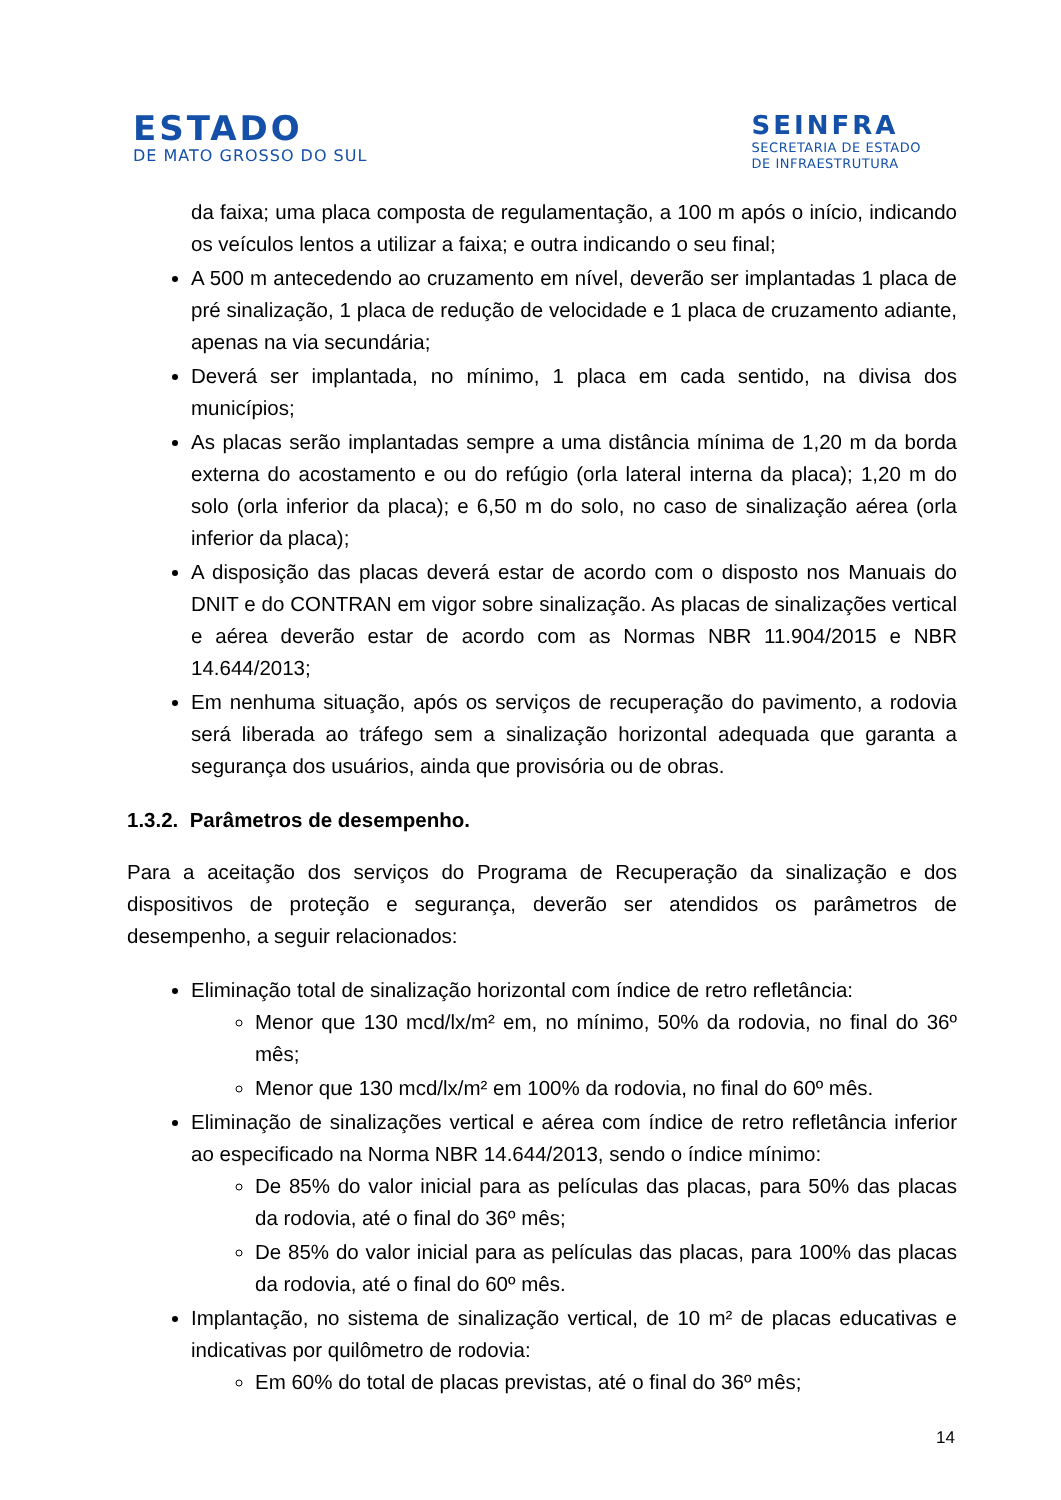ESTADO
DE MATO GROSSO DO SUL
SEINFRA
SECRETARIA DE ESTADO
DE INFRAESTRUTURA
da faixa; uma placa composta de regulamentação, a 100 m após o início, indicando os veículos lentos a utilizar a faixa; e outra indicando o seu final;
A 500 m antecedendo ao cruzamento em nível, deverão ser implantadas 1 placa de pré sinalização, 1 placa de redução de velocidade e 1 placa de cruzamento adiante, apenas na via secundária;
Deverá ser implantada, no mínimo, 1 placa em cada sentido, na divisa dos municípios;
As placas serão implantadas sempre a uma distância mínima de 1,20 m da borda externa do acostamento e ou do refúgio (orla lateral interna da placa); 1,20 m do solo (orla inferior da placa); e 6,50 m do solo, no caso de sinalização aérea (orla inferior da placa);
A disposição das placas deverá estar de acordo com o disposto nos Manuais do DNIT e do CONTRAN em vigor sobre sinalização. As placas de sinalizações vertical e aérea deverão estar de acordo com as Normas NBR 11.904/2015 e NBR 14.644/2013;
Em nenhuma situação, após os serviços de recuperação do pavimento, a rodovia será liberada ao tráfego sem a sinalização horizontal adequada que garanta a segurança dos usuários, ainda que provisória ou de obras.
1.3.2. Parâmetros de desempenho.
Para a aceitação dos serviços do Programa de Recuperação da sinalização e dos dispositivos de proteção e segurança, deverão ser atendidos os parâmetros de desempenho, a seguir relacionados:
Eliminação total de sinalização horizontal com índice de retro refletância:
Menor que 130 mcd/lx/m² em, no mínimo, 50% da rodovia, no final do 36º mês;
Menor que 130 mcd/lx/m² em 100% da rodovia, no final do 60º mês.
Eliminação de sinalizações vertical e aérea com índice de retro refletância inferior ao especificado na Norma NBR 14.644/2013, sendo o índice mínimo:
De 85% do valor inicial para as películas das placas, para 50% das placas da rodovia, até o final do 36º mês;
De 85% do valor inicial para as películas das placas, para 100% das placas da rodovia, até o final do 60º mês.
Implantação, no sistema de sinalização vertical, de 10 m² de placas educativas e indicativas por quilômetro de rodovia:
Em 60% do total de placas previstas, até o final do 36º mês;
14